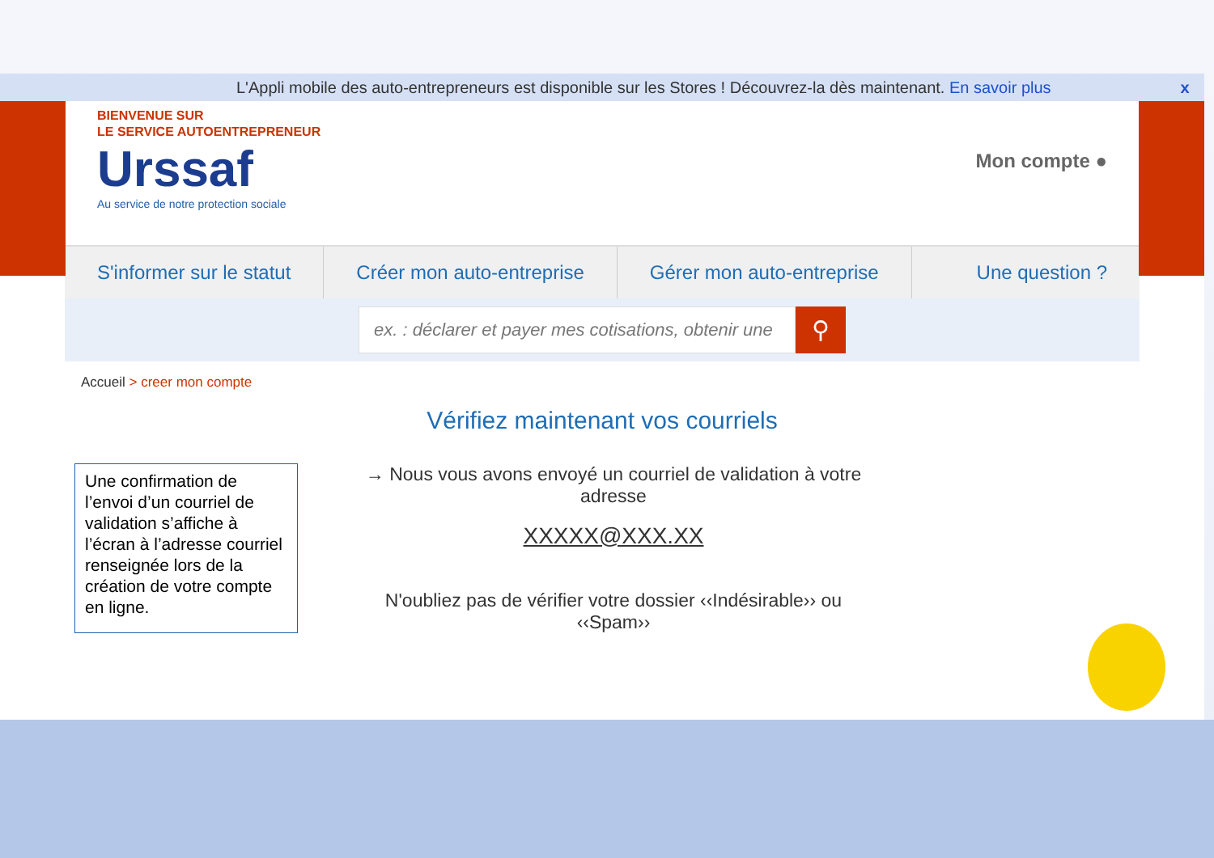L'Appli mobile des auto-entrepreneurs est disponible sur les Stores ! Découvrez-la dès maintenant. En savoir plus x
BIENVENUE SUR
LE SERVICE AUTOENTREPRENEUR
Urssaf
Au service de notre protection sociale
Mon compte ●
S'informer sur le statut Créer mon auto-entreprise Gérer mon auto-entreprise Une question ?
ex. : déclarer et payer mes cotisations, obtenir une
⚲
Accueil > creer mon compte
Vérifiez maintenant vos courriels
Une confirmation de l’envoi d’un courriel de validation s’affiche à l’écran à l’adresse courriel renseignée lors de la création de votre compte en ligne.
→ Nous vous avons envoyé un courriel de validation à votre adresse
XXXXX@XXX.XX
N'oubliez pas de vérifier votre dossier ‹‹Indésirable›› ou ‹‹Spam››